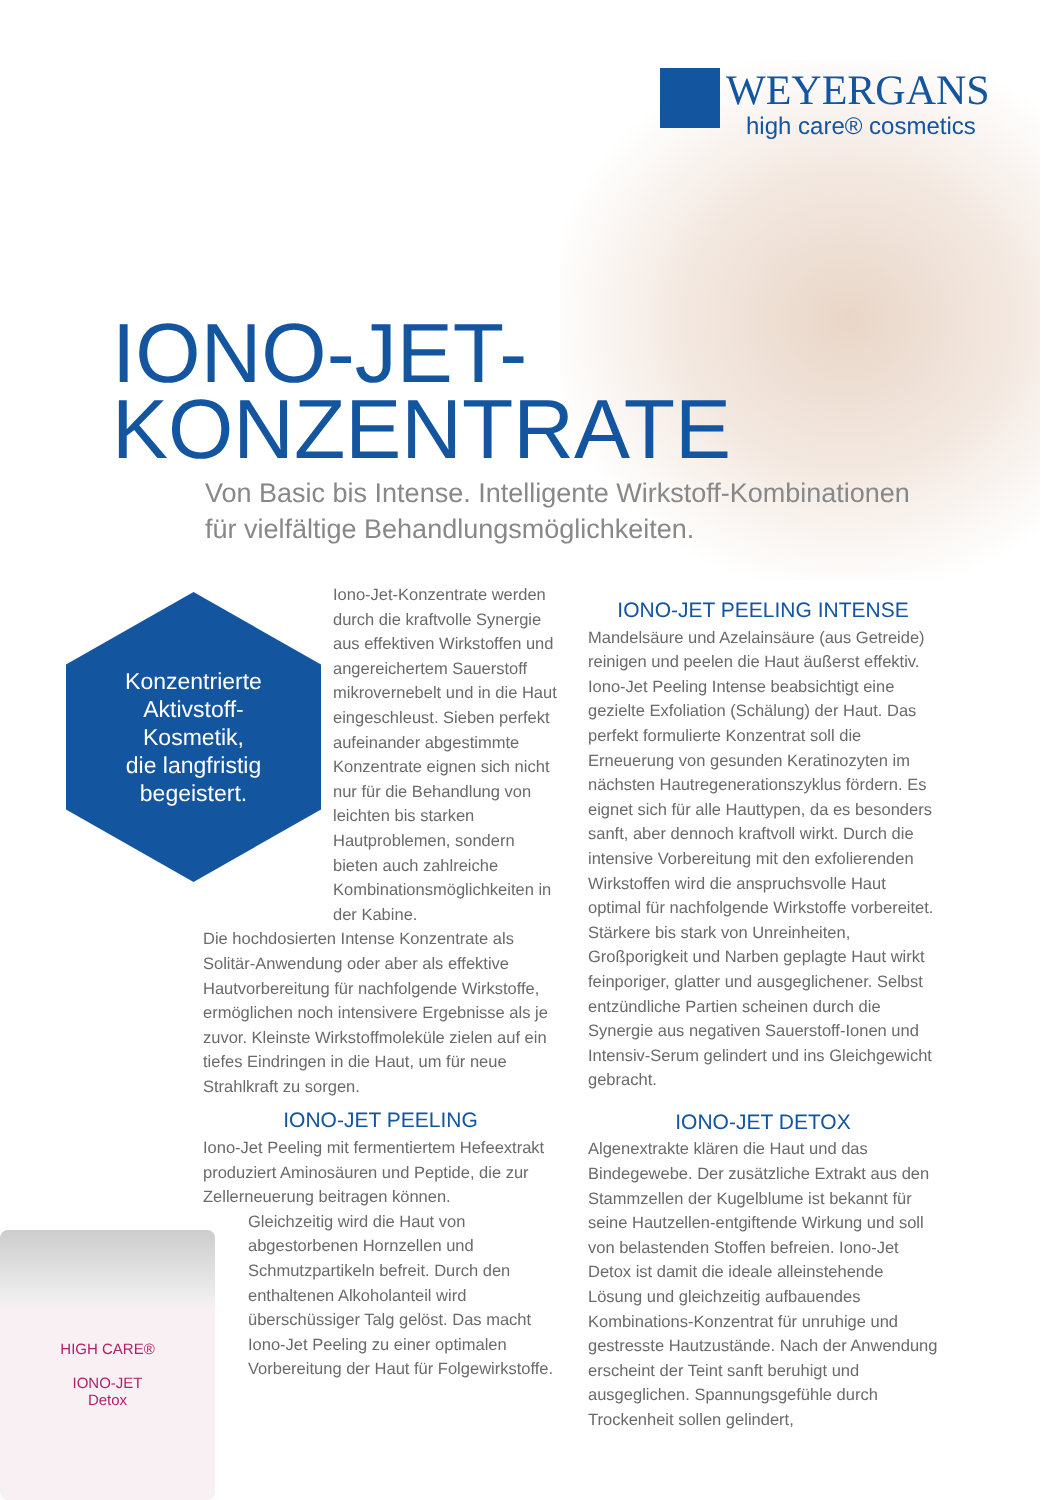WEYERGANS
high care® cosmetics
IONO-JET-
KONZENTRATE
Von Basic bis Intense. Intelligente Wirkstoff-Kombinationen
für vielfältige Behandlungsmöglichkeiten.
Konzentrierte
Aktivstoff-
Kosmetik,
die langfristig
begeistert.
Iono-Jet-Konzentrate werden durch die kraftvolle Synergie aus effektiven Wirkstoffen und angereichertem Sauerstoff mikrovernebelt und in die Haut eingeschleust. Sieben perfekt aufeinander abgestimmte Konzentrate eignen sich nicht nur für die Behandlung von leichten bis starken Hautproblemen, sondern bieten auch zahlreiche Kombinationsmöglichkeiten in der Kabine.
Die hochdosierten Intense Konzentrate als Solitär-Anwendung oder aber als effektive Hautvorbereitung für nachfolgende Wirkstoffe, ermöglichen noch intensivere Ergebnisse als je zuvor. Kleinste Wirkstoffmoleküle zielen auf ein tiefes Eindringen in die Haut, um für neue Strahlkraft zu sorgen.
IONO-JET PEELING
Iono-Jet Peeling mit fermentiertem Hefeextrakt produziert Aminosäuren und Peptide, die zur Zellerneuerung beitragen können.
Gleichzeitig wird die Haut von abgestorbenen Hornzellen und Schmutzpartikeln befreit. Durch den enthaltenen Alkoholanteil wird überschüssiger Talg gelöst. Das macht Iono-Jet Peeling zu einer optimalen Vorbereitung der Haut für Folgewirkstoffe.
IONO-JET PEELING INTENSE
Mandelsäure und Azelainsäure (aus Getreide) reinigen und peelen die Haut äußerst effektiv. Iono-Jet Peeling Intense beabsichtigt eine gezielte Exfoliation (Schälung) der Haut. Das perfekt formulierte Konzentrat soll die Erneuerung von gesunden Keratinozyten im nächsten Hautregenerationszyklus fördern. Es eignet sich für alle Hauttypen, da es besonders sanft, aber dennoch kraftvoll wirkt. Durch die intensive Vorbereitung mit den exfolierenden Wirkstoffen wird die anspruchsvolle Haut optimal für nachfolgende Wirkstoffe vorbereitet. Stärkere bis stark von Unreinheiten, Großporigkeit und Narben geplagte Haut wirkt feinporiger, glatter und ausgeglichener. Selbst entzündliche Partien scheinen durch die Synergie aus negativen Sauerstoff-Ionen und Intensiv-Serum gelindert und ins Gleichgewicht gebracht.
IONO-JET DETOX
Algenextrakte klären die Haut und das Bindegewebe. Der zusätzliche Extrakt aus den Stammzellen der Kugelblume ist bekannt für seine Hautzellen-entgiftende Wirkung und soll von belastenden Stoffen befreien. Iono-Jet Detox ist damit die ideale alleinstehende Lösung und gleichzeitig aufbauendes Kombinations-Konzentrat für unruhige und gestresste Hautzustände. Nach der Anwendung erscheint der Teint sanft beruhigt und ausgeglichen. Spannungsgefühle durch Trockenheit sollen gelindert,
HIGH CARE®
IONO-JET
Detox